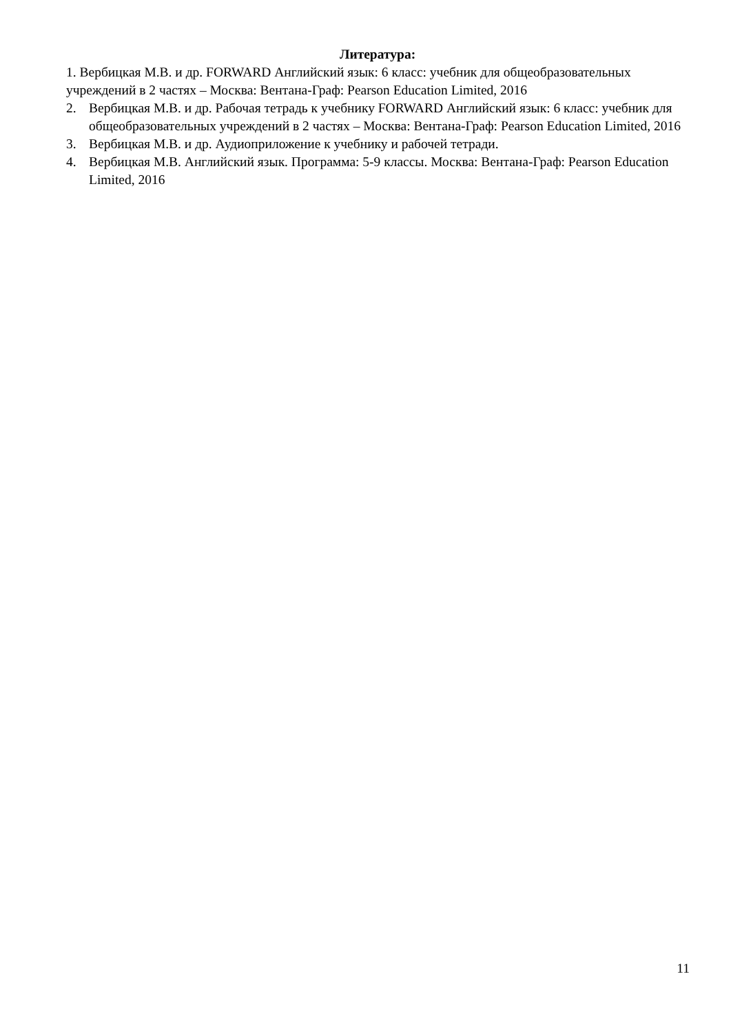Литература:
1. Вербицкая М.В. и др. FORWARD Английский язык: 6 класс: учебник для общеобразовательных учреждений в 2 частях – Москва: Вентана-Граф: Pearson Education Limited, 2016
2. Вербицкая М.В. и др. Рабочая тетрадь к учебнику FORWARD Английский язык: 6 класс: учебник для общеобразовательных учреждений в 2 частях – Москва: Вентана-Граф: Pearson Education Limited, 2016
3. Вербицкая М.В. и др. Аудиоприложение к учебнику и рабочей тетради.
4. Вербицкая М.В. Английский язык. Программа: 5-9 классы. Москва: Вентана-Граф: Pearson Education Limited, 2016
11